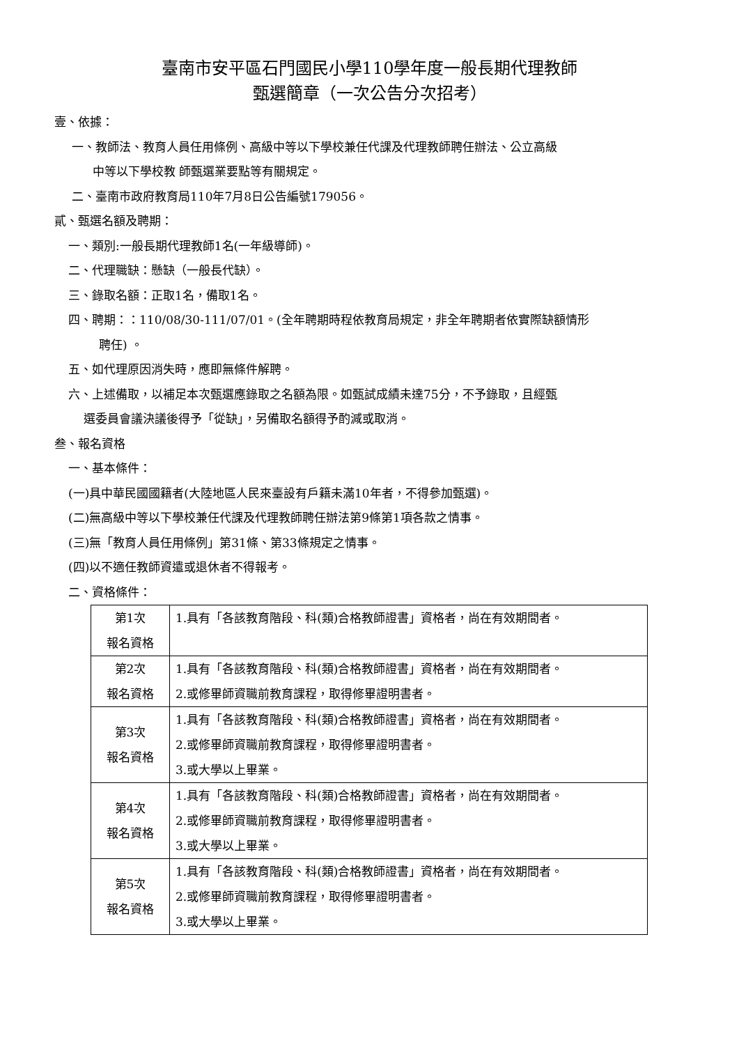臺南市安平區石門國民小學110學年度一般長期代理教師
甄選簡章（一次公告分次招考）
壹、依據：
一、教師法、教育人員任用條例、高級中等以下學校兼任代課及代理教師聘任辦法、公立高級
中等以下學校教 師甄選業要點等有關規定。
二、臺南市政府教育局110年7月8日公告編號179056。
貳、甄選名額及聘期：
一、類別:一般長期代理教師1名(一年級導師)。
二、代理職缺：懸缺（一般長代缺）。
三、錄取名額：正取1名，備取1名。
四、聘期：：110/08/30-111/07/01。(全年聘期時程依教育局規定，非全年聘期者依實際缺額情形
聘任) 。
五、如代理原因消失時，應即無條件解聘。
六、上述備取，以補足本次甄選應錄取之名額為限。如甄試成績未達75分，不予錄取，且經甄
選委員會議決議後得予「從缺」，另備取名額得予酌減或取消。
叁、報名資格
一、基本條件：
(一)具中華民國國籍者(大陸地區人民來臺設有戶籍未滿10年者，不得參加甄選)。
(二)無高級中等以下學校兼任代課及代理教師聘任辦法第9條第1項各款之情事。
(三)無「教育人員任用條例」第31條、第33條規定之情事。
(四)以不適任教師資遣或退休者不得報考。
二、資格條件：
| 第1次 報名資格 | 1.具有「各該教育階段、科(類)合格教師證書」資格者，尚在有效期間者。 |
| 第2次 報名資格 | 1.具有「各該教育階段、科(類)合格教師證書」資格者，尚在有效期間者。 2.或修畢師資職前教育課程，取得修畢證明書者。 |
| 第3次 報名資格 | 1.具有「各該教育階段、科(類)合格教師證書」資格者，尚在有效期間者。 2.或修畢師資職前教育課程，取得修畢證明書者。 3.或大學以上畢業。 |
| 第4次 報名資格 | 1.具有「各該教育階段、科(類)合格教師證書」資格者，尚在有效期間者。 2.或修畢師資職前教育課程，取得修畢證明書者。 3.或大學以上畢業。 |
| 第5次 報名資格 | 1.具有「各該教育階段、科(類)合格教師證書」資格者，尚在有效期間者。 2.或修畢師資職前教育課程，取得修畢證明書者。 3.或大學以上畢業。 |